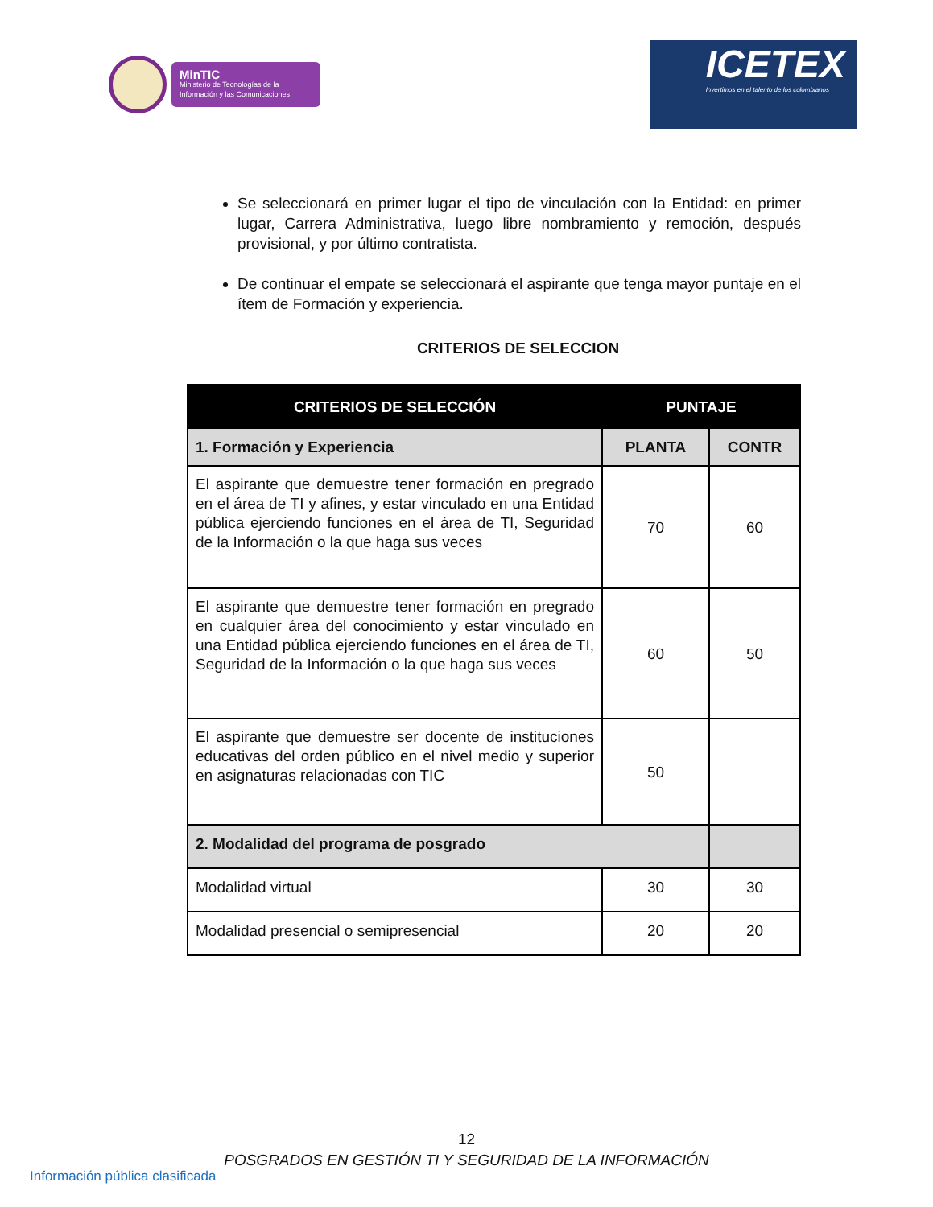MinTIC
Ministerio de Tecnologías de la Información y las Comunicaciones
ICETEX
Invertimos en el talento de los colombianos
Se seleccionará en primer lugar el tipo de vinculación con la Entidad: en primer lugar, Carrera Administrativa, luego libre nombramiento y remoción, después provisional, y por último contratista.
De continuar el empate se seleccionará el aspirante que tenga mayor puntaje en el ítem de Formación y experiencia.
CRITERIOS DE SELECCION
| CRITERIOS DE SELECCIÓN | PUNTAJE | |
| --- | --- | --- |
| 1. Formación y Experiencia | PLANTA | CONTR |
| El aspirante que demuestre tener formación en pregrado en el área de TI y afines, y estar vinculado en una Entidad pública ejerciendo funciones en el área de TI, Seguridad de la Información o la que haga sus veces | 70 | 60 |
| El aspirante que demuestre tener formación en pregrado en cualquier área del conocimiento y estar vinculado en una Entidad pública ejerciendo funciones en el área de TI, Seguridad de la Información o la que haga sus veces | 60 | 50 |
| El aspirante que demuestre ser docente de instituciones educativas del orden público en el nivel medio y superior en asignaturas relacionadas con TIC | 50 | |
| 2. Modalidad del programa de posgrado | | |
| Modalidad virtual | 30 | 30 |
| Modalidad presencial o semipresencial | 20 | 20 |
12
POSGRADOS EN GESTIÓN TI Y SEGURIDAD DE LA INFORMACIÓN
Información pública clasificada